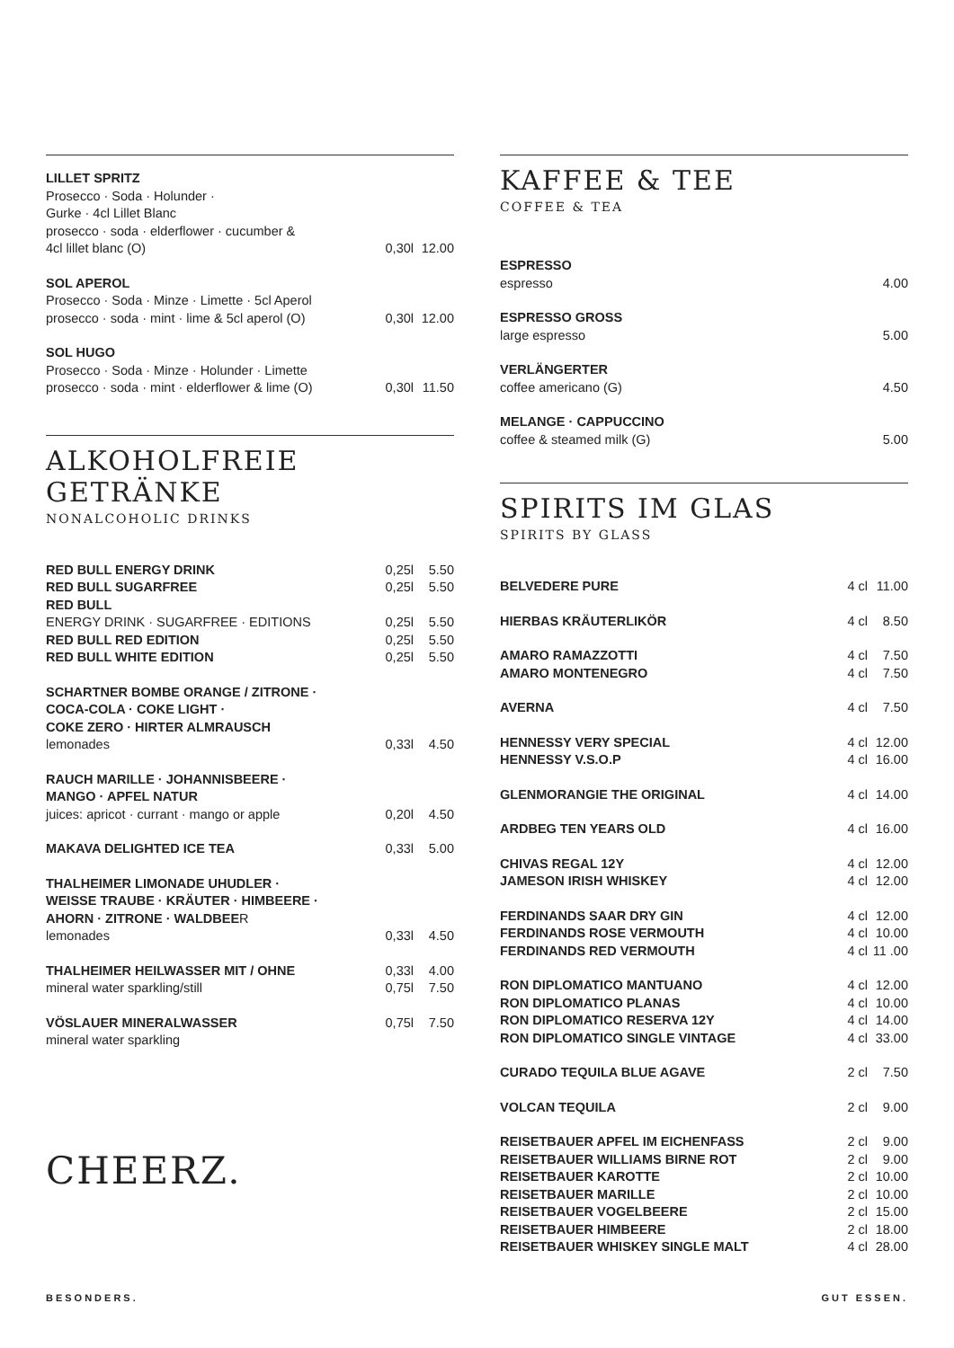| LILLET SPRITZ | | |
| Prosecco · Soda · Holunder · | | |
| Gurke · 4cl Lillet Blanc | | |
| prosecco · soda · elderflower · cucumber & | | |
| 4cl lillet blanc (O) | 0,30l | 12.00 |
| SOL APEROL | | |
| Prosecco · Soda · Minze · Limette · 5cl Aperol | | |
| prosecco · soda · mint · lime & 5cl aperol (O) | 0,30l | 12.00 |
| SOL HUGO | | |
| Prosecco · Soda · Minze · Holunder · Limette | | |
| prosecco · soda · mint · elderflower & lime (O) | 0,30l | 11.50 |
ALKOHOLFREIE GETRÄNKE
NONALCOHOLIC DRINKS
| RED BULL ENERGY DRINK | 0,25l | 5.50 |
| RED BULL SUGARFREE | 0,25l | 5.50 |
| RED BULL | | |
| ENERGY DRINK · SUGARFREE · EDITIONS | 0,25l | 5.50 |
| RED BULL RED EDITION | 0,25l | 5.50 |
| RED BULL WHITE EDITION | 0,25l | 5.50 |
| SCHARTNER BOMBE ORANGE / ZITRONE · COCA-COLA · COKE LIGHT · COKE ZERO · HIRTER ALMRAUSCH | | |
| lemonades | 0,33l | 4.50 |
| RAUCH MARILLE · JOHANNISBEERE · MANGO · APFEL NATUR | | |
| juices: apricot · currant · mango or apple | 0,20l | 4.50 |
| MAKAVA DELIGHTED ICE TEA | 0,33l | 5.00 |
| THALHEIMER LIMONADE UHUDLER · WEISSE TRAUBE · KRÄUTER · HIMBEERE · AHORN · ZITRONE · WALDBEE R | | |
| lemonades | 0,33l | 4.50 |
| THALHEIMER HEILWASSER MIT / OHNE | 0,33l | 4.00 |
| mineral water sparkling/still | 0,75l | 7.50 |
| VÖSLAUER MINERALWASSER | 0,75l | 7.50 |
| mineral water sparkling | | |
CHEERZ.
KAFFEE & TEE
COFFEE & TEA
| ESPRESSO | |
| espresso | 4.00 |
| ESPRESSO GROSS | |
| large espresso | 5.00 |
| VERLÄNGERTER | |
| coffee americano (G) | 4.50 |
| MELANGE · CAPPUCCINO | |
| coffee & steamed milk (G) | 5.00 |
SPIRITS IM GLAS
SPIRITS BY GLASS
| BELVEDERE PURE | 4 cl | 11.00 |
| HIERBAS KRÄUTERLIKÖR | 4 cl | 8.50 |
| AMARO RAMAZZOTTI | 4 cl | 7.50 |
| AMARO MONTENEGRO | 4 cl | 7.50 |
| AVERNA | 4 cl | 7.50 |
| HENNESSY VERY SPECIAL | 4 cl | 12.00 |
| HENNESSY V.S.O.P | 4 cl | 16.00 |
| GLENMORANGIE THE ORIGINAL | 4 cl | 14.00 |
| ARDBEG TEN YEARS OLD | 4 cl | 16.00 |
| CHIVAS REGAL 12Y | 4 cl | 12.00 |
| JAMESON IRISH WHISKEY | 4 cl | 12.00 |
| FERDINANDS SAAR DRY GIN | 4 cl | 12.00 |
| FERDINANDS ROSE VERMOUTH | 4 cl | 10.00 |
| FERDINANDS RED VERMOUTH | 4 cl | 11 .00 |
| RON DIPLOMATICO MANTUANO | 4 cl | 12.00 |
| RON DIPLOMATICO PLANAS | 4 cl | 10.00 |
| RON DIPLOMATICO RESERVA 12Y | 4 cl | 14.00 |
| RON DIPLOMATICO SINGLE VINTAGE | 4 cl | 33.00 |
| CURADO TEQUILA BLUE AGAVE | 2 cl | 7.50 |
| VOLCAN TEQUILA | 2 cl | 9.00 |
| REISETBAUER APFEL IM EICHENFASS | 2 cl | 9.00 |
| REISETBAUER WILLIAMS BIRNE ROT | 2 cl | 9.00 |
| REISETBAUER KAROTTE | 2 cl | 10.00 |
| REISETBAUER MARILLE | 2 cl | 10.00 |
| REISETBAUER VOGELBEERE | 2 cl | 15.00 |
| REISETBAUER HIMBEERE | 2 cl | 18.00 |
| REISETBAUER WHISKEY SINGLE MALT | 4 cl | 28.00 |
BESONDERS. GUT ESSEN.